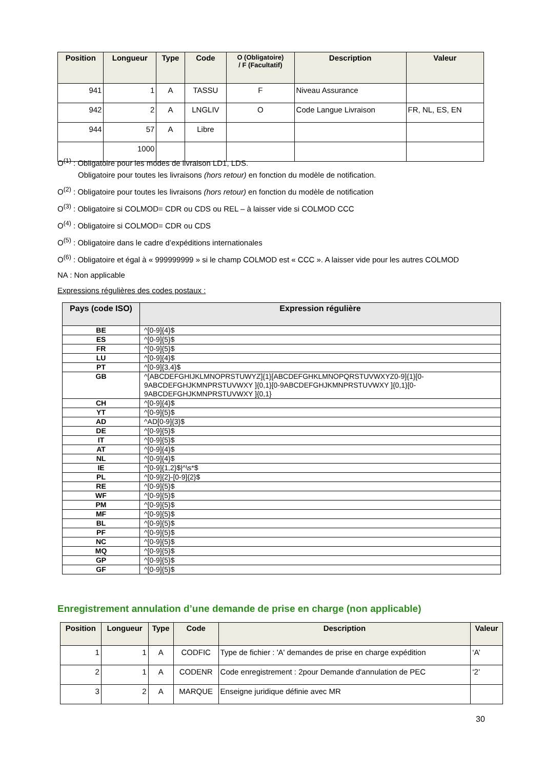| Position | Longueur | Type | Code | O (Obligatoire) / F (Facultatif) | Description | Valeur |
| --- | --- | --- | --- | --- | --- | --- |
| 941 | 1 | A | TASSU | F | Niveau Assurance | |
| 942 | 2 | A | LNGLIV | O | Code Langue Livraison | FR, NL, ES, EN |
| 944 | 57 | A | Libre | | | |
| | 1000 | | | | | |
O<sup>(1)</sup> : Obligatoire pour les modes de livraison LD1, LDS.
Obligatoire pour toutes les livraisons (hors retour) en fonction du modèle de notification.
O<sup>(2)</sup> : Obligatoire pour toutes les livraisons (hors retour) en fonction du modèle de notification
O<sup>(3)</sup> : Obligatoire si COLMOD= CDR ou CDS ou REL – à laisser vide si COLMOD CCC
O<sup>(4)</sup> : Obligatoire si COLMOD= CDR ou CDS
O<sup>(5)</sup> : Obligatoire dans le cadre d’expéditions internationales
O<sup>(6)</sup> : Obligatoire et égal à « 999999999 » si le champ COLMOD est « CCC ». A laisser vide pour les autres COLMOD
NA : Non applicable
Expressions régulières des codes postaux :
| Pays (code ISO) | Expression régulière |
| --- | --- |
| BE | ^[0-9]{4}$ |
| ES | ^[0-9]{5}$ |
| FR | ^[0-9]{5}$ |
| LU | ^[0-9]{4}$ |
| PT | ^[0-9]{3,4}$ |
| GB | ^[ABCDEFGHIJKLMNOPRSTUWYZ]{1}[ABCDEFGHKLMNOPQRSTUVWXYZ0-9]{1}[0-9ABCDEFGHJKMNPRSTUVWXY ]{0,1}[0-9ABCDEFGHJKMNPRSTUVWXY ]{0,1}[0-9ABCDEFGHJKMNPRSTUVWXY ]{0,1} |
| CH | ^[0-9]{4}$ |
| YT | ^[0-9]{5}$ |
| AD | ^AD[0-9]{3}$ |
| DE | ^[0-9]{5}$ |
| IT | ^[0-9]{5}$ |
| AT | ^[0-9]{4}$ |
| NL | ^[0-9]{4}$ |
| IE | ^[0-9]{1,2}$/^\s*$ |
| PL | ^[0-9]{2}-[0-9]{2}$ |
| RE | ^[0-9]{5}$ |
| WF | ^[0-9]{5}$ |
| PM | ^[0-9]{5}$ |
| MF | ^[0-9]{5}$ |
| BL | ^[0-9]{5}$ |
| PF | ^[0-9]{5}$ |
| NC | ^[0-9]{5}$ |
| MQ | ^[0-9]{5}$ |
| GP | ^[0-9]{5}$ |
| GF | ^[0-9]{5}$ |
Enregistrement annulation d’une demande de prise en charge (non applicable)
| Position | Longueur | Type | Code | Description | Valeur |
| --- | --- | --- | --- | --- | --- |
| 1 | 1 | A | CODFIC | Type de fichier : 'A' demandes de prise en charge expédition | ‘A’ |
| 2 | 1 | A | CODENR | Code enregistrement : 2pour Demande d'annulation de PEC | ‘2’ |
| 3 | 2 | A | MARQUE | Enseigne juridique définie avec MR | |
30